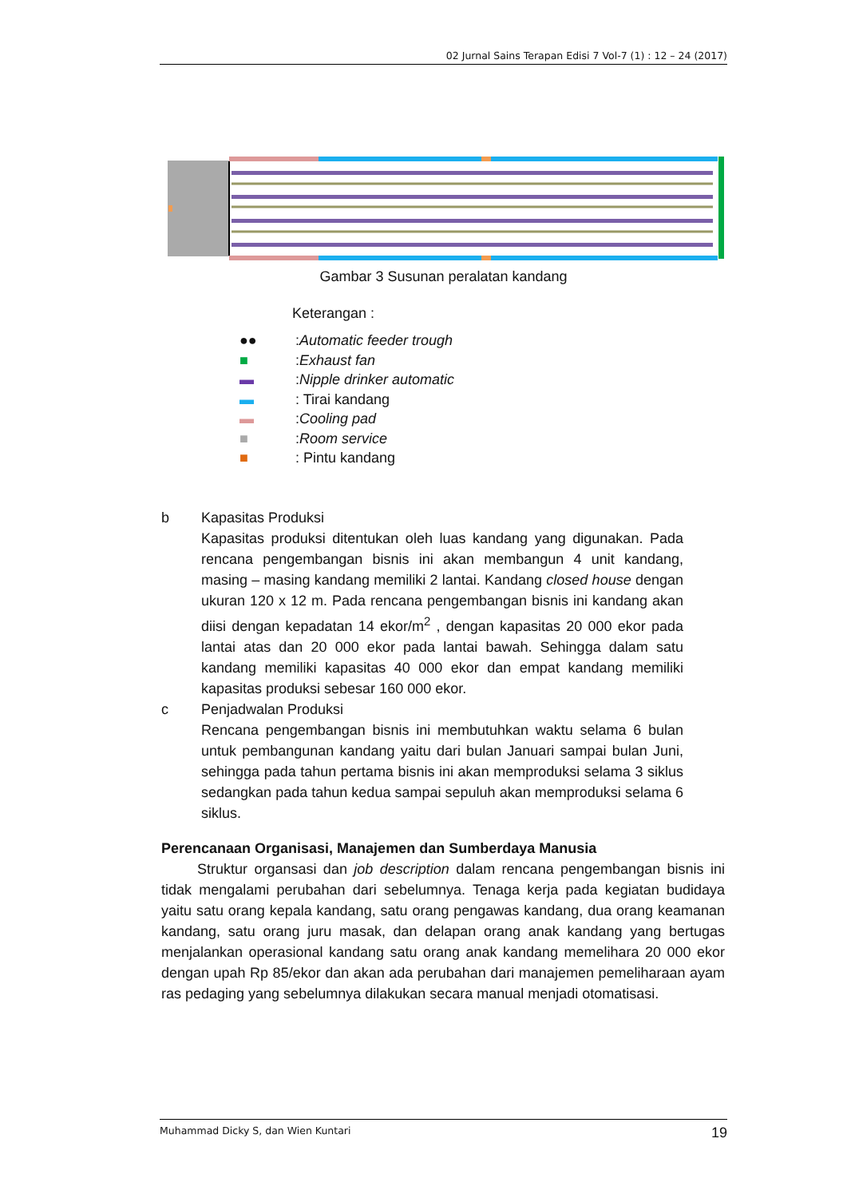02 Jurnal Sains Terapan Edisi 7 Vol-7 (1) : 12 – 24 (2017)
Gambar 3 Susunan peralatan kandang
Keterangan :
●●: Automatic feeder trough
■: Exhaust fan
▬: Nipple drinker automatic
▬: Tirai kandang
▬: Cooling pad
■: Room service
■: Pintu kandang
b Kapasitas Produksi
Kapasitas produksi ditentukan oleh luas kandang yang digunakan. Pada rencana pengembangan bisnis ini akan membangun 4 unit kandang, masing – masing kandang memiliki 2 lantai. Kandang closed house dengan ukuran 120 x 12 m. Pada rencana pengembangan bisnis ini kandang akan diisi dengan kepadatan 14 ekor/m<sup>2</sup> , dengan kapasitas 20 000 ekor pada lantai atas dan 20 000 ekor pada lantai bawah. Sehingga dalam satu kandang memiliki kapasitas 40 000 ekor dan empat kandang memiliki kapasitas produksi sebesar 160 000 ekor.
c Penjadwalan Produksi
Rencana pengembangan bisnis ini membutuhkan waktu selama 6 bulan untuk pembangunan kandang yaitu dari bulan Januari sampai bulan Juni, sehingga pada tahun pertama bisnis ini akan memproduksi selama 3 siklus sedangkan pada tahun kedua sampai sepuluh akan memproduksi selama 6 siklus.
Perencanaan Organisasi, Manajemen dan Sumberdaya Manusia
   Struktur organsasi dan job description dalam rencana pengembangan bisnis ini tidak mengalami perubahan dari sebelumnya. Tenaga kerja pada kegiatan budidaya yaitu satu orang kepala kandang, satu orang pengawas kandang, dua orang keamanan kandang, satu orang juru masak, dan delapan orang anak kandang yang bertugas menjalankan operasional kandang satu orang anak kandang memelihara 20 000 ekor dengan upah Rp 85/ekor dan akan ada perubahan dari manajemen pemeliharaan ayam ras pedaging yang sebelumnya dilakukan secara manual menjadi otomatisasi.
Muhammad Dicky S, dan Wien Kuntari 19